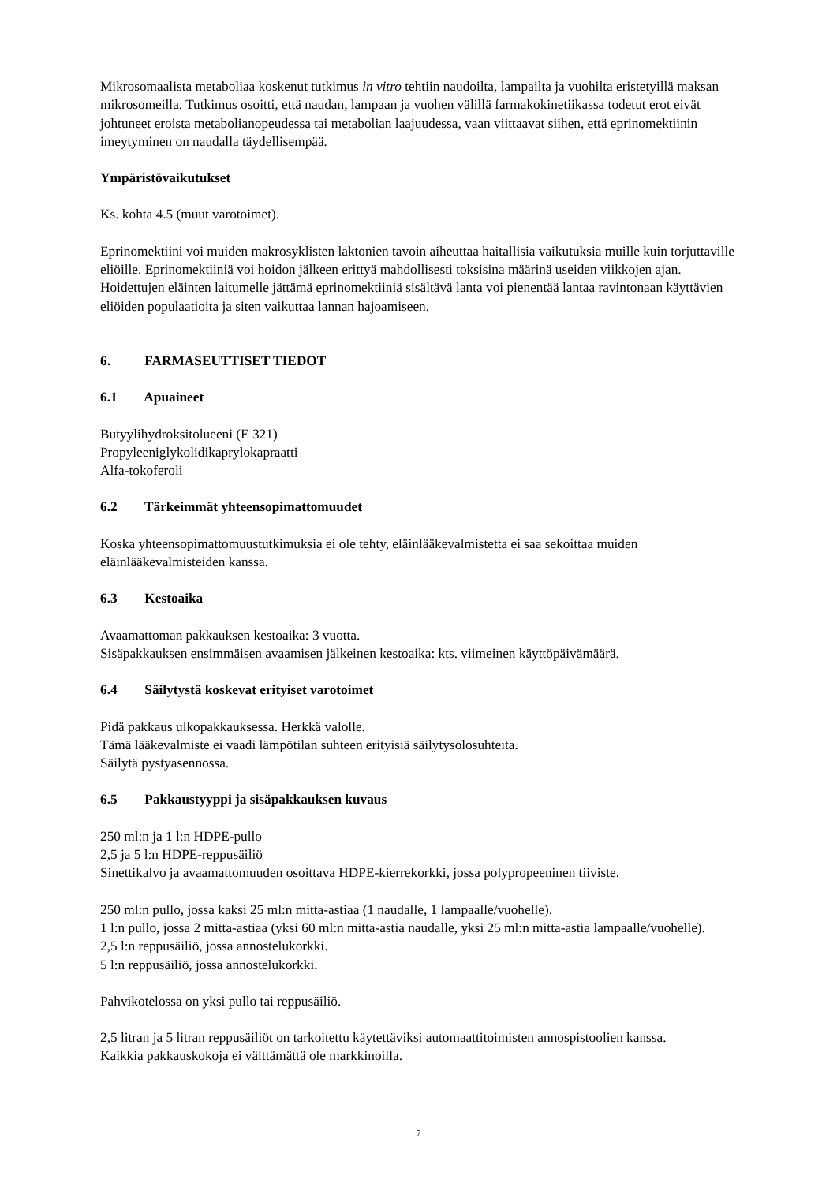Mikrosomaalista metaboliaa koskenut tutkimus in vitro tehtiin naudoilta, lampailta ja vuohilta eristetyillä maksan mikrosomeilla. Tutkimus osoitti, että naudan, lampaan ja vuohen välillä farmakokinetiikassa todetut erot eivät johtuneet eroista metabolianopeudessa tai metabolian laajuudessa, vaan viittaavat siihen, että eprinomektiinin imeytyminen on naudalla täydellisempää.
Ympäristövaikutukset
Ks. kohta 4.5 (muut varotoimet).
Eprinomektiini voi muiden makrosyklisten laktonien tavoin aiheuttaa haitallisia vaikutuksia muille kuin torjuttaville eliöille. Eprinomektiiniä voi hoidon jälkeen erittyä mahdollisesti toksisina määrinä useiden viikkojen ajan. Hoidettujen eläinten laitumelle jättämä eprinomektiiniä sisältävä lanta voi pienentää lantaa ravintonaan käyttävien eliöiden populaatioita ja siten vaikuttaa lannan hajoamiseen.
6. FARMASEUTTISET TIEDOT
6.1 Apuaineet
Butyylihydroksitolueeni (E 321)
Propyleeniglykolidikaprylokapraatti
Alfa-tokoferoli
6.2 Tärkeimmät yhteensopimattomuudet
Koska yhteensopimattomuustutkimuksia ei ole tehty, eläinlääkevalmistetta ei saa sekoittaa muiden eläinlääkevalmisteiden kanssa.
6.3 Kestoaika
Avaamattoman pakkauksen kestoaika: 3 vuotta.
Sisäpakkauksen ensimmäisen avaamisen jälkeinen kestoaika: kts. viimeinen käyttöpäivämäärä.
6.4 Säilytystä koskevat erityiset varotoimet
Pidä pakkaus ulkopakkauksessa. Herkkä valolle.
Tämä lääkevalmiste ei vaadi lämpötilan suhteen erityisiä säilytysolosuhteita.
Säilytä pystyasennossa.
6.5 Pakkaustyyppi ja sisäpakkauksen kuvaus
250 ml:n ja 1 l:n HDPE-pullo
2,5 ja 5 l:n HDPE-reppusäiliö
Sinettikalvo ja avaamattomuuden osoittava HDPE-kierrekorkki, jossa polypropeeninen tiiviste.
250 ml:n pullo, jossa kaksi 25 ml:n mitta-astiaa (1 naudalle, 1 lampaalle/vuohelle).
1 l:n pullo, jossa 2 mitta-astiaa (yksi 60 ml:n mitta-astia naudalle, yksi 25 ml:n mitta-astia lampaalle/vuohelle).
2,5 l:n reppusäiliö, jossa annostelukorkki.
5 l:n reppusäiliö, jossa annostelukorkki.
Pahvikotelossa on yksi pullo tai reppusäiliö.
2,5 litran ja 5 litran reppusäiliöt on tarkoitettu käytettäviksi automaattitoimisten annospistoolien kanssa.
Kaikkia pakkauskokoja ei välttämättä ole markkinoilla.
7